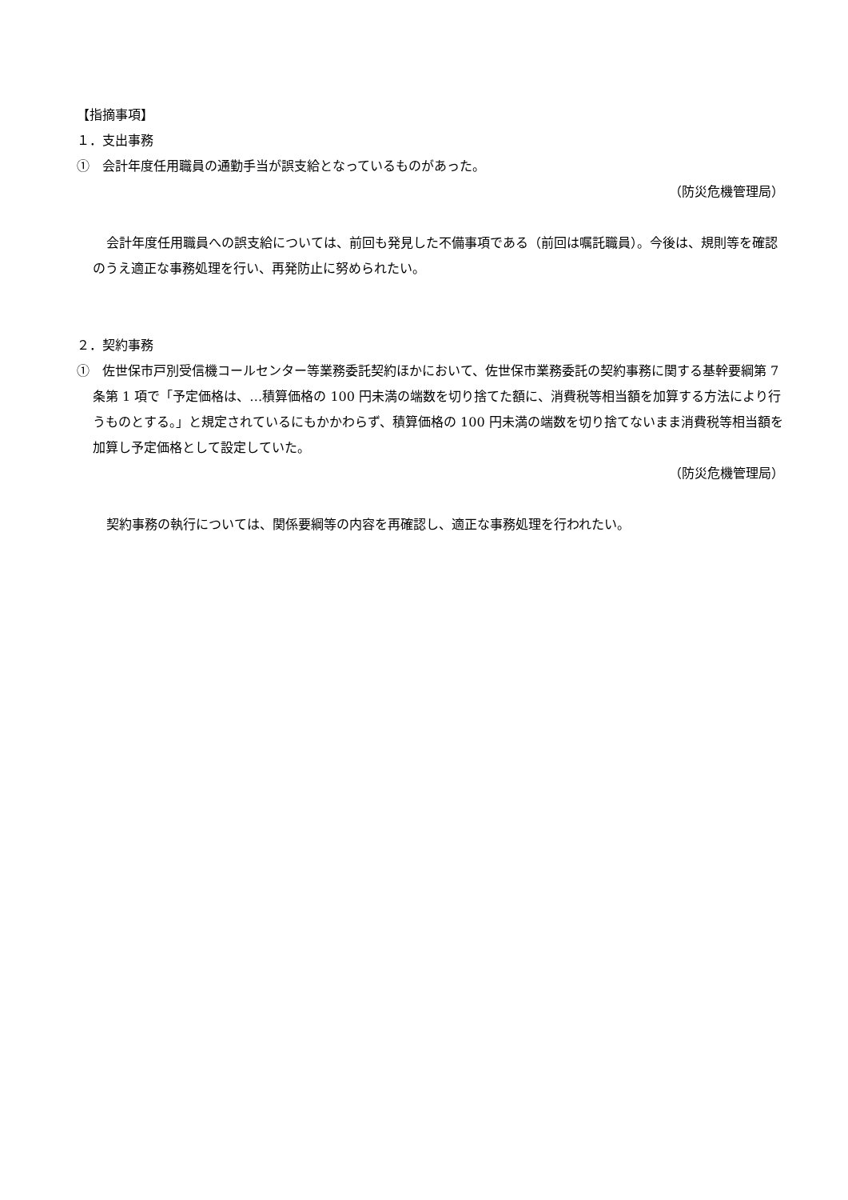【指摘事項】
１．支出事務
①　会計年度任用職員の通勤手当が誤支給となっているものがあった。
（防災危機管理局）
会計年度任用職員への誤支給については、前回も発見した不備事項である（前回は嘱託職員）。今後は、規則等を確認のうえ適正な事務処理を行い、再発防止に努められたい。
２．契約事務
①　佐世保市戸別受信機コールセンター等業務委託契約ほかにおいて、佐世保市業務委託の契約事務に関する基幹要綱第 7 条第 1 項で「予定価格は、…積算価格の 100 円未満の端数を切り捨てた額に、消費税等相当額を加算する方法により行うものとする。」と規定されているにもかかわらず、積算価格の 100 円未満の端数を切り捨てないまま消費税等相当額を加算し予定価格として設定していた。
（防災危機管理局）
契約事務の執行については、関係要綱等の内容を再確認し、適正な事務処理を行われたい。